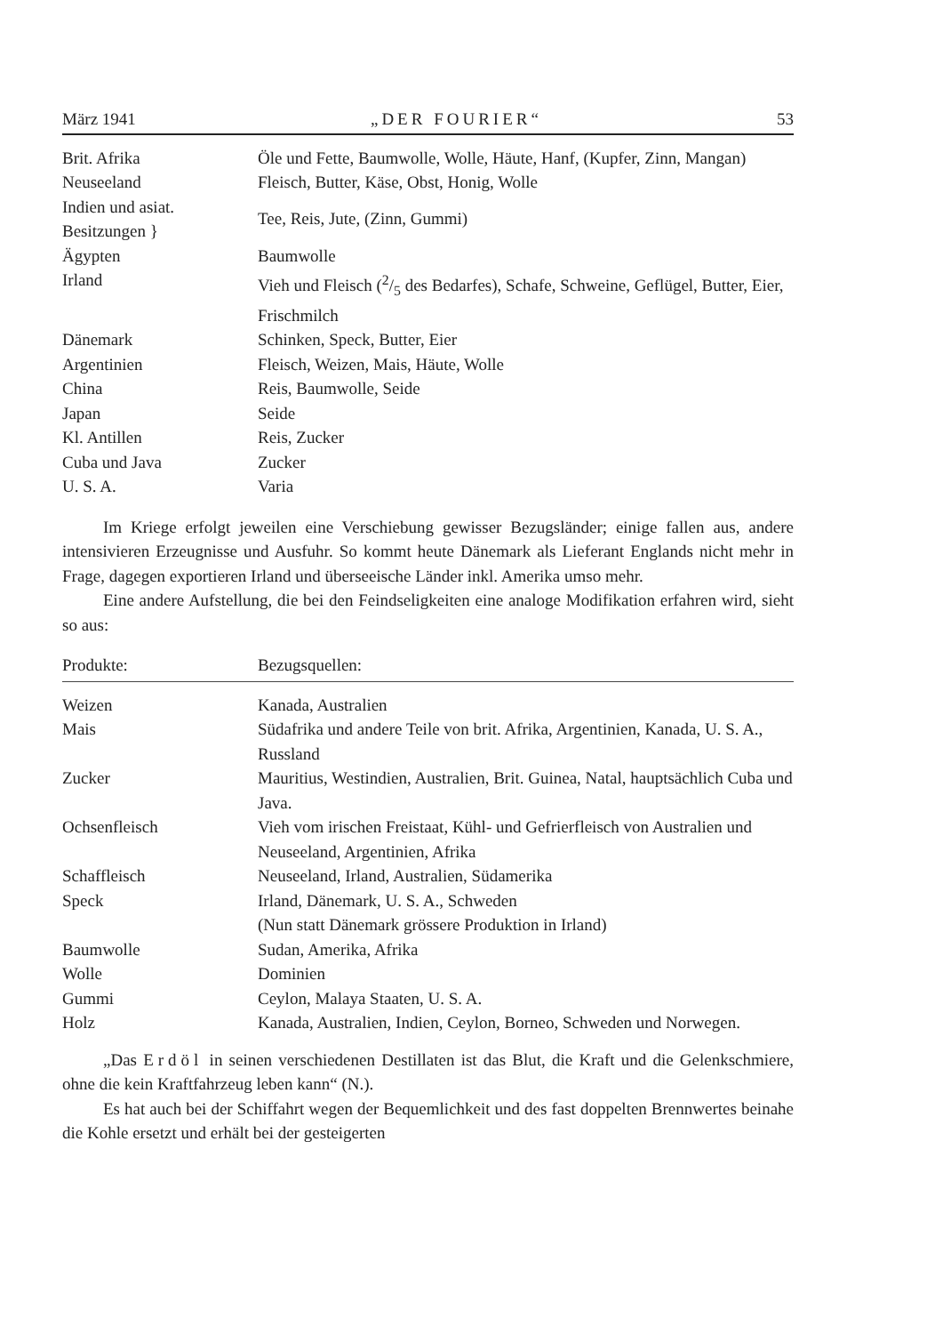März 1941 „DER FOURIER“53
| Brit. Afrika | Öle und Fette, Baumwolle, Wolle, Häute, Hanf, (Kupfer, Zinn, Mangan) |
| Neuseeland | Fleisch, Butter, Käse, Obst, Honig, Wolle |
| Indien und asiat. Besitzungen } | Tee, Reis, Jute, (Zinn, Gummi) |
| Ägypten | Baumwolle |
| Irland | Vieh und Fleisch (2/5 des Bedarfes), Schafe, Schweine, Geflügel, Butter, Eier, Frischmilch |
| Dänemark | Schinken, Speck, Butter, Eier |
| Argentinien | Fleisch, Weizen, Mais, Häute, Wolle |
| China | Reis, Baumwolle, Seide |
| Japan | Seide |
| Kl. Antillen | Reis, Zucker |
| Cuba und Java | Zucker |
| U. S. A. | Varia |
Im Kriege erfolgt jeweilen eine Verschiebung gewisser Bezugsländer; einige fallen aus, andere intensivieren Erzeugnisse und Ausfuhr. So kommt heute Dänemark als Lieferant Englands nicht mehr in Frage, dagegen exportieren Irland und überseeische Länder inkl. Amerika umso mehr.
Eine andere Aufstellung, die bei den Feindseligkeiten eine analoge Modifikation erfahren wird, sieht so aus:
| Produkte: | Bezugsquellen: |
| --- | --- |
| Weizen | Kanada, Australien |
| Mais | Südafrika und andere Teile von brit. Afrika, Argentinien, Kanada, U. S. A., Russland |
| Zucker | Mauritius, Westindien, Australien, Brit. Guinea, Natal, hauptsächlich Cuba und Java. |
| Ochsenfleisch | Vieh vom irischen Freistaat, Kühl- und Gefrierfleisch von Australien und Neuseeland, Argentinien, Afrika |
| Schaffleisch | Neuseeland, Irland, Australien, Südamerika |
| Speck | Irland, Dänemark, U. S. A., Schweden (Nun statt Dänemark grössere Produktion in Irland) |
| Baumwolle | Sudan, Amerika, Afrika |
| Wolle | Dominien |
| Gummi | Ceylon, Malaya Staaten, U. S. A. |
| Holz | Kanada, Australien, Indien, Ceylon, Borneo, Schweden und Norwegen. |
„Das Erdöl in seinen verschiedenen Destillaten ist das Blut, die Kraft und die Gelenkschmiere, ohne die kein Kraftfahrzeug leben kann“ (N.).
Es hat auch bei der Schiffahrt wegen der Bequemlichkeit und des fast doppelten Brennwertes beinahe die Kohle ersetzt und erhält bei der gesteigerten